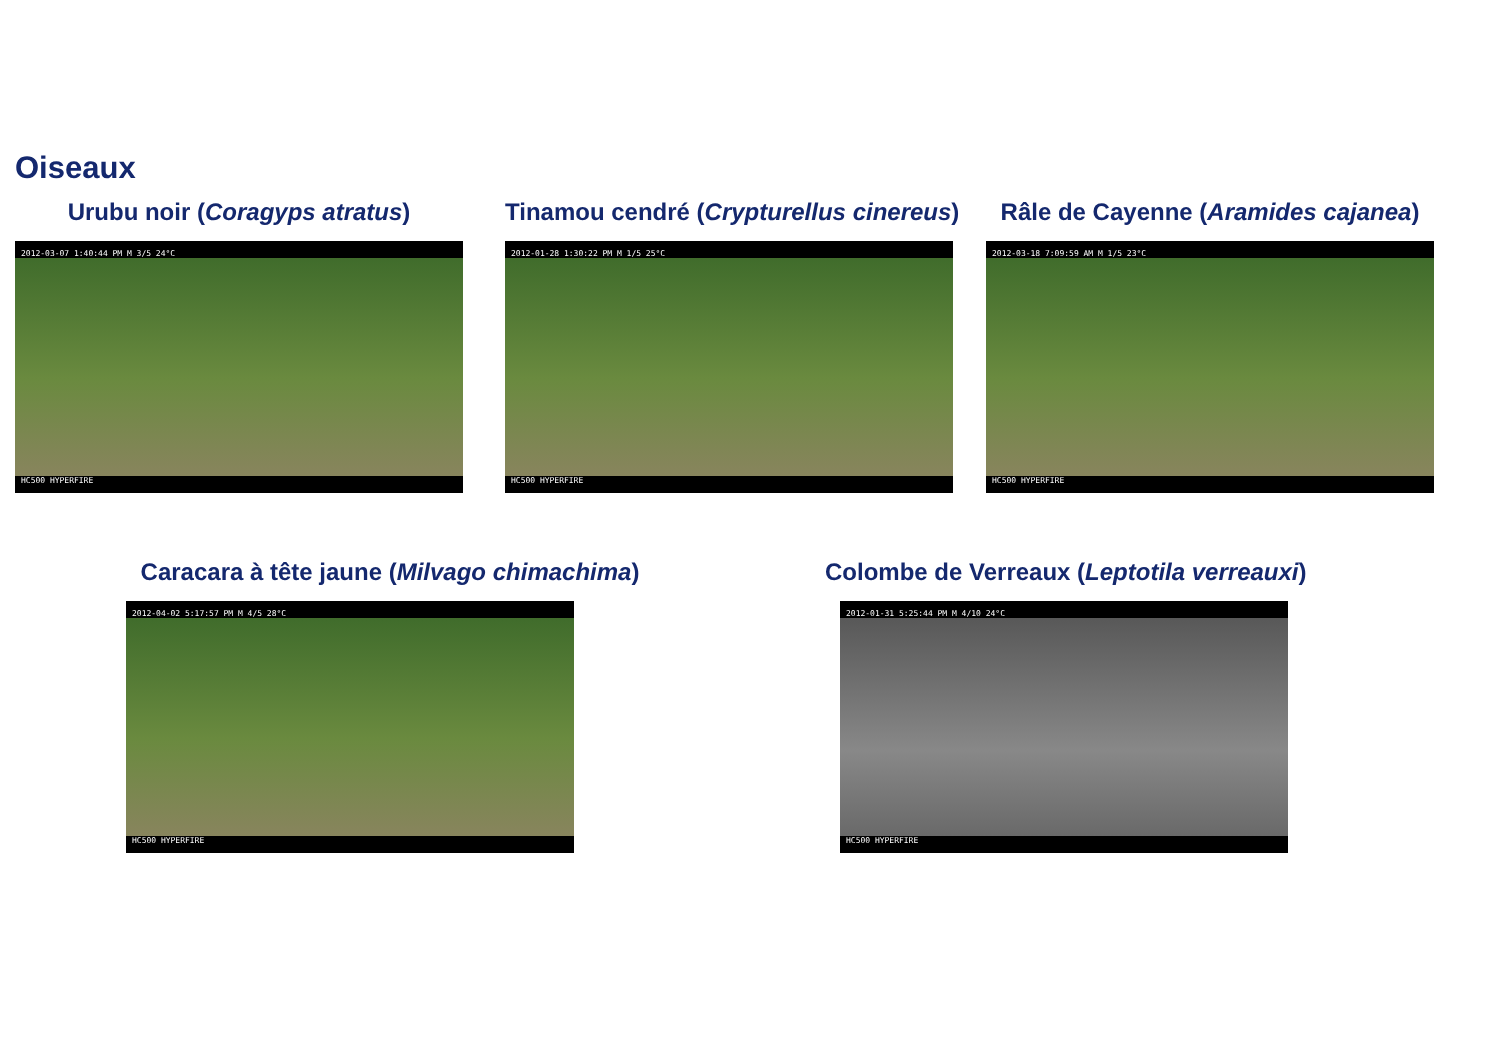Oiseaux
Urubu noir (Coragyps atratus)
2012-03-07 1:40:44 PM M 3/5 24°C
HC500 HYPERFIRE
Tinamou cendré (Crypturellus cinereus)
2012-01-28 1:30:22 PM M 1/5 25°C
HC500 HYPERFIRE
Râle de Cayenne (Aramides cajanea)
2012-03-18 7:09:59 AM M 1/5 23°C
HC500 HYPERFIRE
Caracara à tête jaune (Milvago chimachima)
2012-04-02 5:17:57 PM M 4/5 28°C
HC500 HYPERFIRE
Colombe de Verreaux (Leptotila verreauxi)
2012-01-31 5:25:44 PM M 4/10 24°C
HC500 HYPERFIRE